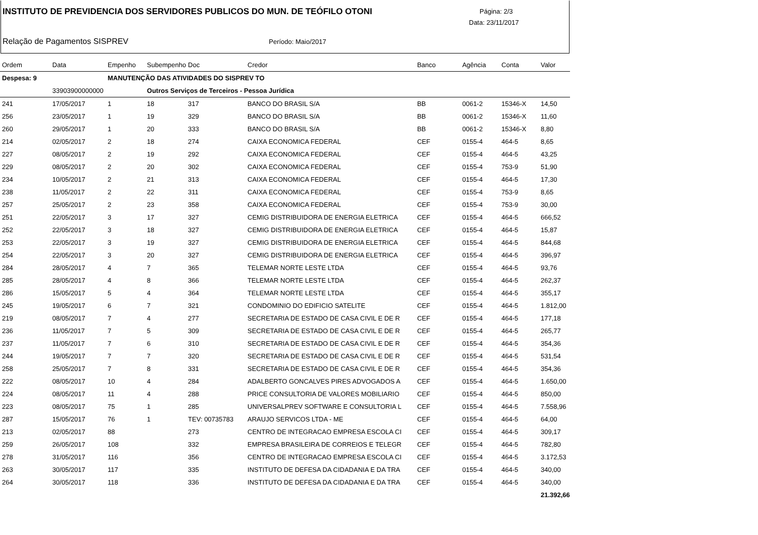INSTITUTO DE PREVIDENCIA DOS SERVIDORES PUBLICOS DO MUN. DE TEÓFILO OTONI
Página: 2/3
Data: 23/11/2017
Relação de Pagamentos SISPREV Período: Maio/2017
| Ordem | Data | Empenho | Subempenho | Doc | Credor | Banco | Agência | Conta | Valor |
| --- | --- | --- | --- | --- | --- | --- | --- | --- | --- |
| Despesa: 9 | | MANUTENÇÃO DAS ATIVIDADES DO SISPREV TO | | | | | | | |
| | 33903900000000 | | Outros Serviços de Terceiros - Pessoa Jurídica | | | | | | |
| 241 | 17/05/2017 | 1 | 18 | 317 | BANCO DO BRASIL S/A | BB | 0061-2 | 15346-X | 14,50 |
| 256 | 23/05/2017 | 1 | 19 | 329 | BANCO DO BRASIL S/A | BB | 0061-2 | 15346-X | 11,60 |
| 260 | 29/05/2017 | 1 | 20 | 333 | BANCO DO BRASIL S/A | BB | 0061-2 | 15346-X | 8,80 |
| 214 | 02/05/2017 | 2 | 18 | 274 | CAIXA ECONOMICA FEDERAL | CEF | 0155-4 | 464-5 | 8,65 |
| 227 | 08/05/2017 | 2 | 19 | 292 | CAIXA ECONOMICA FEDERAL | CEF | 0155-4 | 464-5 | 43,25 |
| 229 | 08/05/2017 | 2 | 20 | 302 | CAIXA ECONOMICA FEDERAL | CEF | 0155-4 | 753-9 | 51,90 |
| 234 | 10/05/2017 | 2 | 21 | 313 | CAIXA ECONOMICA FEDERAL | CEF | 0155-4 | 464-5 | 17,30 |
| 238 | 11/05/2017 | 2 | 22 | 311 | CAIXA ECONOMICA FEDERAL | CEF | 0155-4 | 753-9 | 8,65 |
| 257 | 25/05/2017 | 2 | 23 | 358 | CAIXA ECONOMICA FEDERAL | CEF | 0155-4 | 753-9 | 30,00 |
| 251 | 22/05/2017 | 3 | 17 | 327 | CEMIG DISTRIBUIDORA DE ENERGIA ELETRICA | CEF | 0155-4 | 464-5 | 666,52 |
| 252 | 22/05/2017 | 3 | 18 | 327 | CEMIG DISTRIBUIDORA DE ENERGIA ELETRICA | CEF | 0155-4 | 464-5 | 15,87 |
| 253 | 22/05/2017 | 3 | 19 | 327 | CEMIG DISTRIBUIDORA DE ENERGIA ELETRICA | CEF | 0155-4 | 464-5 | 844,68 |
| 254 | 22/05/2017 | 3 | 20 | 327 | CEMIG DISTRIBUIDORA DE ENERGIA ELETRICA | CEF | 0155-4 | 464-5 | 396,97 |
| 284 | 28/05/2017 | 4 | 7 | 365 | TELEMAR NORTE LESTE LTDA | CEF | 0155-4 | 464-5 | 93,76 |
| 285 | 28/05/2017 | 4 | 8 | 366 | TELEMAR NORTE LESTE LTDA | CEF | 0155-4 | 464-5 | 262,37 |
| 286 | 15/05/2017 | 5 | 4 | 364 | TELEMAR NORTE LESTE LTDA | CEF | 0155-4 | 464-5 | 355,17 |
| 245 | 19/05/2017 | 6 | 7 | 321 | CONDOMINIO DO EDIFICIO SATELITE | CEF | 0155-4 | 464-5 | 1.812,00 |
| 219 | 08/05/2017 | 7 | 4 | 277 | SECRETARIA DE ESTADO DE CASA CIVIL E DE R | CEF | 0155-4 | 464-5 | 177,18 |
| 236 | 11/05/2017 | 7 | 5 | 309 | SECRETARIA DE ESTADO DE CASA CIVIL E DE R | CEF | 0155-4 | 464-5 | 265,77 |
| 237 | 11/05/2017 | 7 | 6 | 310 | SECRETARIA DE ESTADO DE CASA CIVIL E DE R | CEF | 0155-4 | 464-5 | 354,36 |
| 244 | 19/05/2017 | 7 | 7 | 320 | SECRETARIA DE ESTADO DE CASA CIVIL E DE R | CEF | 0155-4 | 464-5 | 531,54 |
| 258 | 25/05/2017 | 7 | 8 | 331 | SECRETARIA DE ESTADO DE CASA CIVIL E DE R | CEF | 0155-4 | 464-5 | 354,36 |
| 222 | 08/05/2017 | 10 | 4 | 284 | ADALBERTO GONCALVES PIRES ADVOGADOS A | CEF | 0155-4 | 464-5 | 1.650,00 |
| 224 | 08/05/2017 | 11 | 4 | 288 | PRICE CONSULTORIA DE VALORES MOBILIARIO | CEF | 0155-4 | 464-5 | 850,00 |
| 223 | 08/05/2017 | 75 | 1 | 285 | UNIVERSALPREV SOFTWARE E CONSULTORIA L | CEF | 0155-4 | 464-5 | 7.558,96 |
| 287 | 15/05/2017 | 76 | 1 | TEV: 00735783 | ARAUJO SERVICOS LTDA - ME | CEF | 0155-4 | 464-5 | 64,00 |
| 213 | 02/05/2017 | 88 | | 273 | CENTRO DE INTEGRACAO EMPRESA ESCOLA CI | CEF | 0155-4 | 464-5 | 309,17 |
| 259 | 26/05/2017 | 108 | | 332 | EMPRESA BRASILEIRA DE CORREIOS E TELEGR | CEF | 0155-4 | 464-5 | 782,80 |
| 278 | 31/05/2017 | 116 | | 356 | CENTRO DE INTEGRACAO EMPRESA ESCOLA CI | CEF | 0155-4 | 464-5 | 3.172,53 |
| 263 | 30/05/2017 | 117 | | 335 | INSTITUTO DE DEFESA DA CIDADANIA E DA TRA | CEF | 0155-4 | 464-5 | 340,00 |
| 264 | 30/05/2017 | 118 | | 336 | INSTITUTO DE DEFESA DA CIDADANIA E DA TRA | CEF | 0155-4 | 464-5 | 340,00 |
| | | | | | | | | | 21.392,66 |